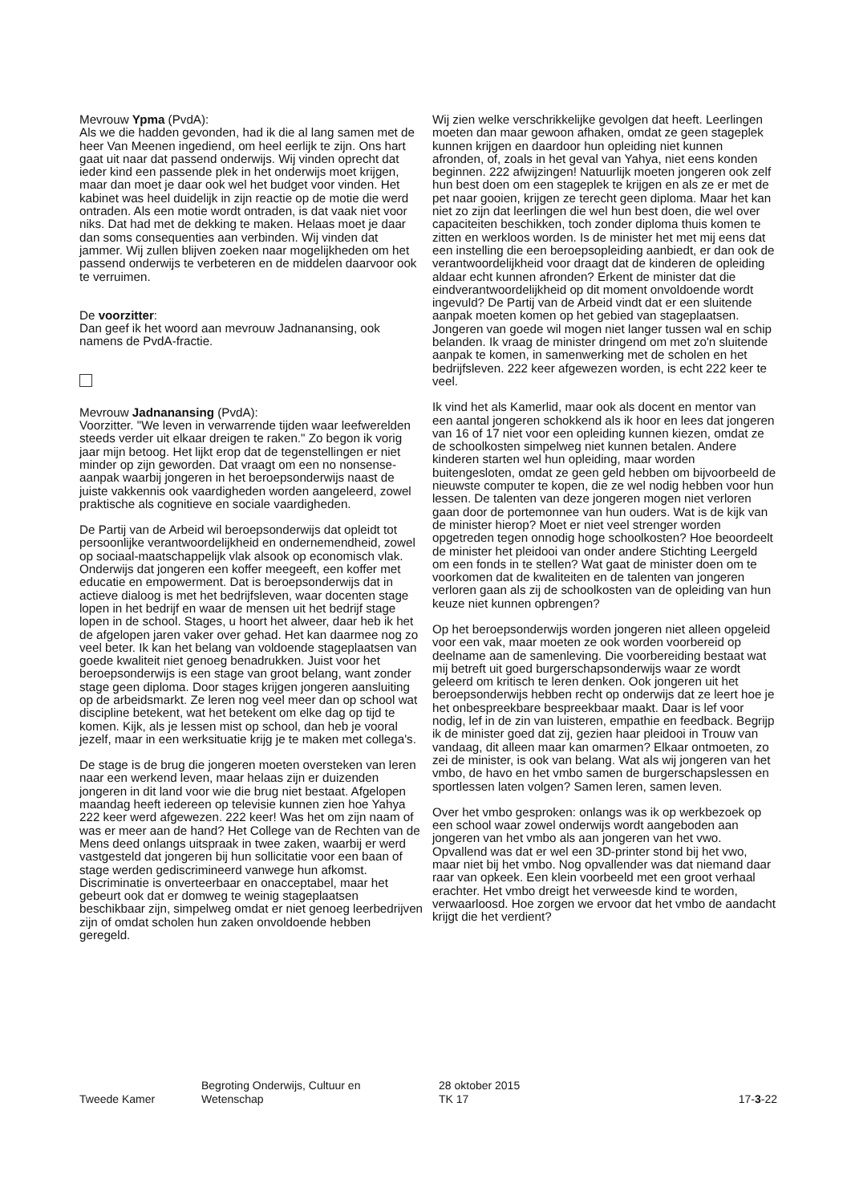Mevrouw Ypma (PvdA):
Als we die hadden gevonden, had ik die al lang samen met de heer Van Meenen ingediend, om heel eerlijk te zijn. Ons hart gaat uit naar dat passend onderwijs. Wij vinden oprecht dat ieder kind een passende plek in het onderwijs moet krijgen, maar dan moet je daar ook wel het budget voor vinden. Het kabinet was heel duidelijk in zijn reactie op de motie die werd ontraden. Als een motie wordt ontraden, is dat vaak niet voor niks. Dat had met de dekking te maken. Helaas moet je daar dan soms consequenties aan verbinden. Wij vinden dat jammer. Wij zullen blijven zoeken naar mogelijkheden om het passend onderwijs te verbeteren en de middelen daarvoor ook te verruimen.
De voorzitter:
Dan geef ik het woord aan mevrouw Jadnanansing, ook namens de PvdA-fractie.
Mevrouw Jadnanansing (PvdA):
Voorzitter. "We leven in verwarrende tijden waar leefwerelden steeds verder uit elkaar dreigen te raken." Zo begon ik vorig jaar mijn betoog. Het lijkt erop dat de tegenstellingen er niet minder op zijn geworden. Dat vraagt om een no nonsense-aanpak waarbij jongeren in het beroepsonderwijs naast de juiste vakkennis ook vaardigheden worden aangeleerd, zowel praktische als cognitieve en sociale vaardigheden.
De Partij van de Arbeid wil beroepsonderwijs dat opleidt tot persoonlijke verantwoordelijkheid en ondernemendheid, zowel op sociaal-maatschappelijk vlak alsook op economisch vlak. Onderwijs dat jongeren een koffer meegeeft, een koffer met educatie en empowerment. Dat is beroepsonderwijs dat in actieve dialoog is met het bedrijfsleven, waar docenten stage lopen in het bedrijf en waar de mensen uit het bedrijf stage lopen in de school. Stages, u hoort het alweer, daar heb ik het de afgelopen jaren vaker over gehad. Het kan daarmee nog zo veel beter. Ik kan het belang van voldoende stageplaatsen van goede kwaliteit niet genoeg benadrukken. Juist voor het beroepsonderwijs is een stage van groot belang, want zonder stage geen diploma. Door stages krijgen jongeren aansluiting op de arbeidsmarkt. Ze leren nog veel meer dan op school wat discipline betekent, wat het betekent om elke dag op tijd te komen. Kijk, als je lessen mist op school, dan heb je vooral jezelf, maar in een werksituatie krijg je te maken met collega's.
De stage is de brug die jongeren moeten oversteken van leren naar een werkend leven, maar helaas zijn er duizenden jongeren in dit land voor wie die brug niet bestaat. Afgelopen maandag heeft iedereen op televisie kunnen zien hoe Yahya 222 keer werd afgewezen. 222 keer! Was het om zijn naam of was er meer aan de hand? Het College van de Rechten van de Mens deed onlangs uitspraak in twee zaken, waarbij er werd vastgesteld dat jongeren bij hun sollicitatie voor een baan of stage werden gediscrimineerd vanwege hun afkomst. Discriminatie is onverteerbaar en onacceptabel, maar het gebeurt ook dat er domweg te weinig stageplaatsen beschikbaar zijn, simpelweg omdat er niet genoeg leerbedrijven zijn of omdat scholen hun zaken onvoldoende hebben geregeld.
Wij zien welke verschrikkelijke gevolgen dat heeft. Leerlingen moeten dan maar gewoon afhaken, omdat ze geen stageplek kunnen krijgen en daardoor hun opleiding niet kunnen afronden, of, zoals in het geval van Yahya, niet eens konden beginnen. 222 afwijzingen! Natuurlijk moeten jongeren ook zelf hun best doen om een stageplek te krijgen en als ze er met de pet naar gooien, krijgen ze terecht geen diploma. Maar het kan niet zo zijn dat leerlingen die wel hun best doen, die wel over capaciteiten beschikken, toch zonder diploma thuis komen te zitten en werkloos worden. Is de minister het met mij eens dat een instelling die een beroepsopleiding aanbiedt, er dan ook de verantwoordelijkheid voor draagt dat de kinderen de opleiding aldaar echt kunnen afronden? Erkent de minister dat die eindverantwoordelijkheid op dit moment onvoldoende wordt ingevuld? De Partij van de Arbeid vindt dat er een sluitende aanpak moeten komen op het gebied van stageplaatsen. Jongeren van goede wil mogen niet langer tussen wal en schip belanden. Ik vraag de minister dringend om met zo'n sluitende aanpak te komen, in samenwerking met de scholen en het bedrijfsleven. 222 keer afgewezen worden, is echt 222 keer te veel.
Ik vind het als Kamerlid, maar ook als docent en mentor van een aantal jongeren schokkend als ik hoor en lees dat jongeren van 16 of 17 niet voor een opleiding kunnen kiezen, omdat ze de schoolkosten simpelweg niet kunnen betalen. Andere kinderen starten wel hun opleiding, maar worden buitengesloten, omdat ze geen geld hebben om bijvoorbeeld de nieuwste computer te kopen, die ze wel nodig hebben voor hun lessen. De talenten van deze jongeren mogen niet verloren gaan door de portemonnee van hun ouders. Wat is de kijk van de minister hierop? Moet er niet veel strenger worden opgetreden tegen onnodig hoge schoolkosten? Hoe beoordeelt de minister het pleidooi van onder andere Stichting Leergeld om een fonds in te stellen? Wat gaat de minister doen om te voorkomen dat de kwaliteiten en de talenten van jongeren verloren gaan als zij de schoolkosten van de opleiding van hun keuze niet kunnen opbrengen?
Op het beroepsonderwijs worden jongeren niet alleen opgeleid voor een vak, maar moeten ze ook worden voorbereid op deelname aan de samenleving. Die voorbereiding bestaat wat mij betreft uit goed burgerschapsonderwijs waar ze wordt geleerd om kritisch te leren denken. Ook jongeren uit het beroepsonderwijs hebben recht op onderwijs dat ze leert hoe je het onbespreekbare bespreekbaar maakt. Daar is lef voor nodig, lef in de zin van luisteren, empathie en feedback. Begrijp ik de minister goed dat zij, gezien haar pleidooi in Trouw van vandaag, dit alleen maar kan omarmen? Elkaar ontmoeten, zo zei de minister, is ook van belang. Wat als wij jongeren van het vmbo, de havo en het vmbo samen de burgerschapslessen en sportlessen laten volgen? Samen leren, samen leven.
Over het vmbo gesproken: onlangs was ik op werkbezoek op een school waar zowel onderwijs wordt aangeboden aan jongeren van het vmbo als aan jongeren van het vwo. Opvallend was dat er wel een 3D-printer stond bij het vwo, maar niet bij het vmbo. Nog opvallender was dat niemand daar raar van opkeek. Een klein voorbeeld met een groot verhaal erachter. Het vmbo dreigt het verweesde kind te worden, verwaarloosd. Hoe zorgen we ervoor dat het vmbo de aandacht krijgt die het verdient?
Tweede Kamer
Begroting Onderwijs, Cultuur en
Wetenschap
28 oktober 2015
TK 17
17-3-22